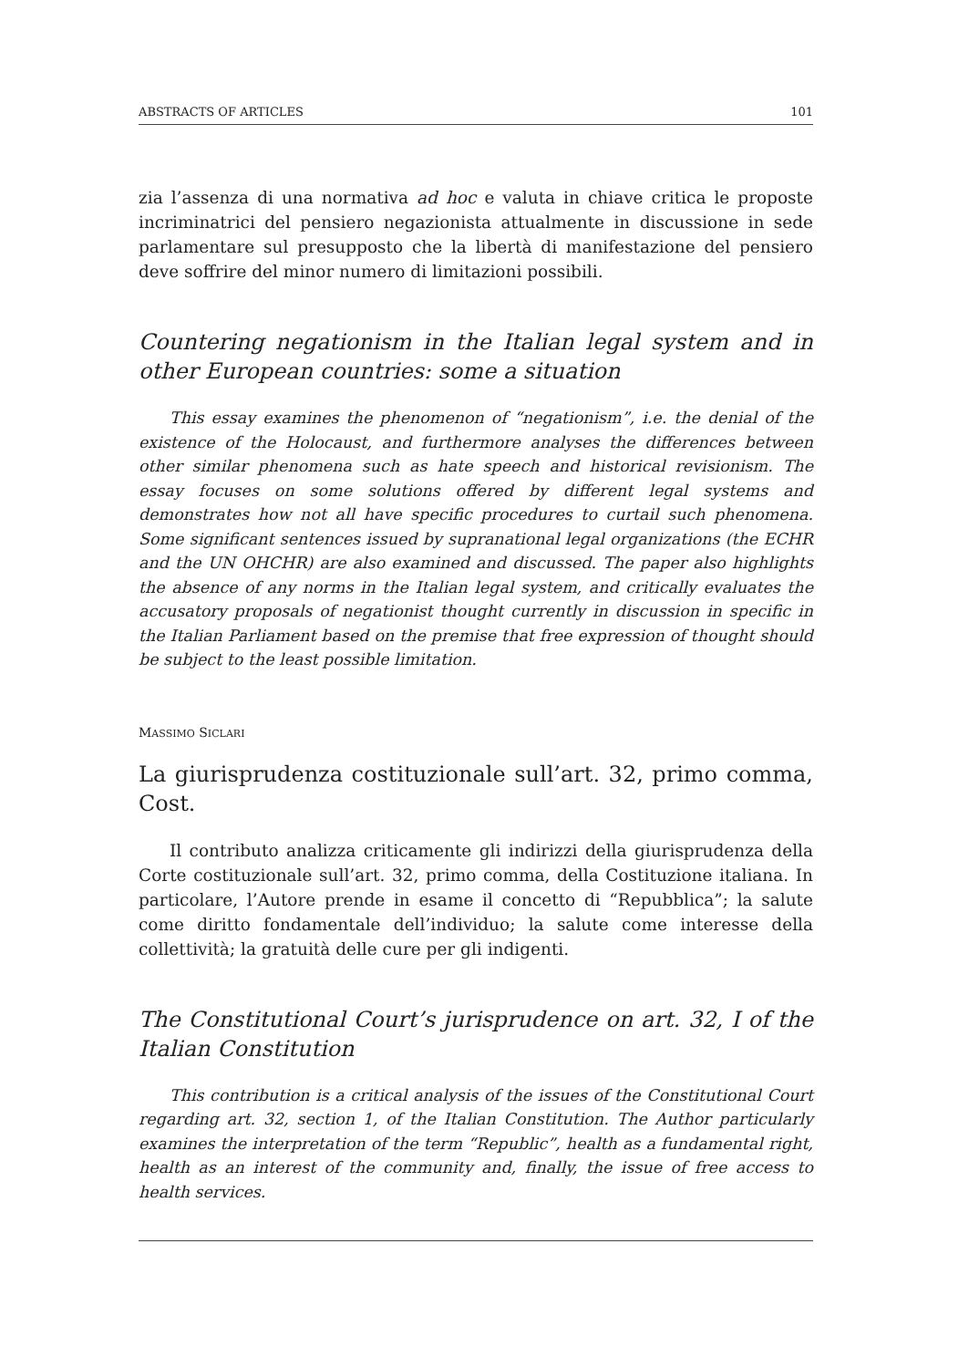ABSTRACTS OF ARTICLES 101
zia l’assenza di una normativa ad hoc e valuta in chiave critica le proposte incriminatrici del pensiero negazionista attualmente in discussione in sede parlamentare sul presupposto che la libertà di manifestazione del pensiero deve soffrire del minor numero di limitazioni possibili.
Countering negationism in the Italian legal system and in other European countries: some a situation
This essay examines the phenomenon of “negationism”, i.e. the denial of the existence of the Holocaust, and furthermore analyses the differences between other similar phenomena such as hate speech and historical revisionism. The essay focuses on some solutions offered by different legal systems and demonstrates how not all have specific procedures to curtail such phenomena. Some significant sentences issued by supranational legal organizations (the ECHR and the UN OHCHR) are also examined and discussed. The paper also highlights the absence of any norms in the Italian legal system, and critically evaluates the accusatory proposals of negationist thought currently in discussion in specific in the Italian Parliament based on the premise that free expression of thought should be subject to the least possible limitation.
MASSIMO SICLARI
La giurisprudenza costituzionale sull’art. 32, primo comma, Cost.
Il contributo analizza criticamente gli indirizzi della giurisprudenza della Corte costituzionale sull’art. 32, primo comma, della Costituzione italiana. In particolare, l’Autore prende in esame il concetto di “Repubblica”; la salute come diritto fondamentale dell’individuo; la salute come interesse della collettività; la gratuità delle cure per gli indigenti.
The Constitutional Court’s jurisprudence on art. 32, I of the Italian Constitution
This contribution is a critical analysis of the issues of the Constitutional Court regarding art. 32, section 1, of the Italian Constitution. The Author particularly examines the interpretation of the term “Republic”, health as a fundamental right, health as an interest of the community and, finally, the issue of free access to health services.